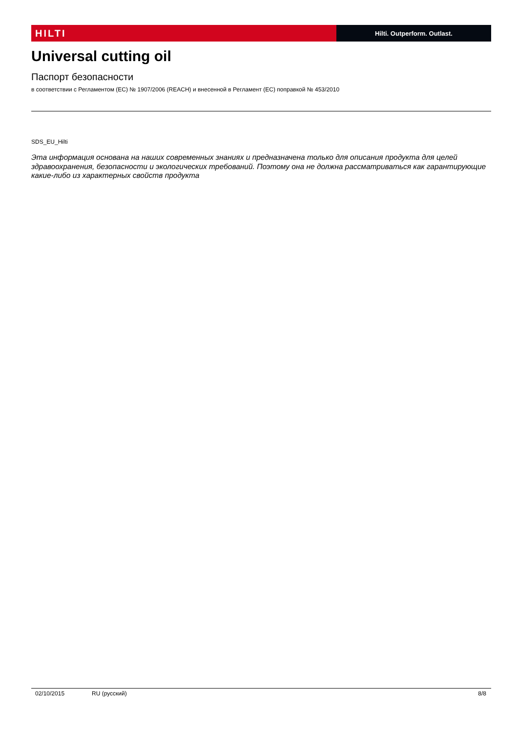HILTI
Hilti. Outperform. Outlast.
Universal cutting oil
Паспорт безопасности
в соответствии с Регламентом (ЕС) № 1907/2006 (REACH) и внесенной в Регламент (ЕС) поправкой № 453/2010
SDS_EU_Hilti
Эта информация основана на наших современных знаниях и предназначена только для описания продукта для целей здравоохранения, безопасности и экологических требований. Поэтому она не должна рассматриваться как гарантирующие какие-либо из характерных свойств продукта
02/10/2015 RU (русский) 8/8